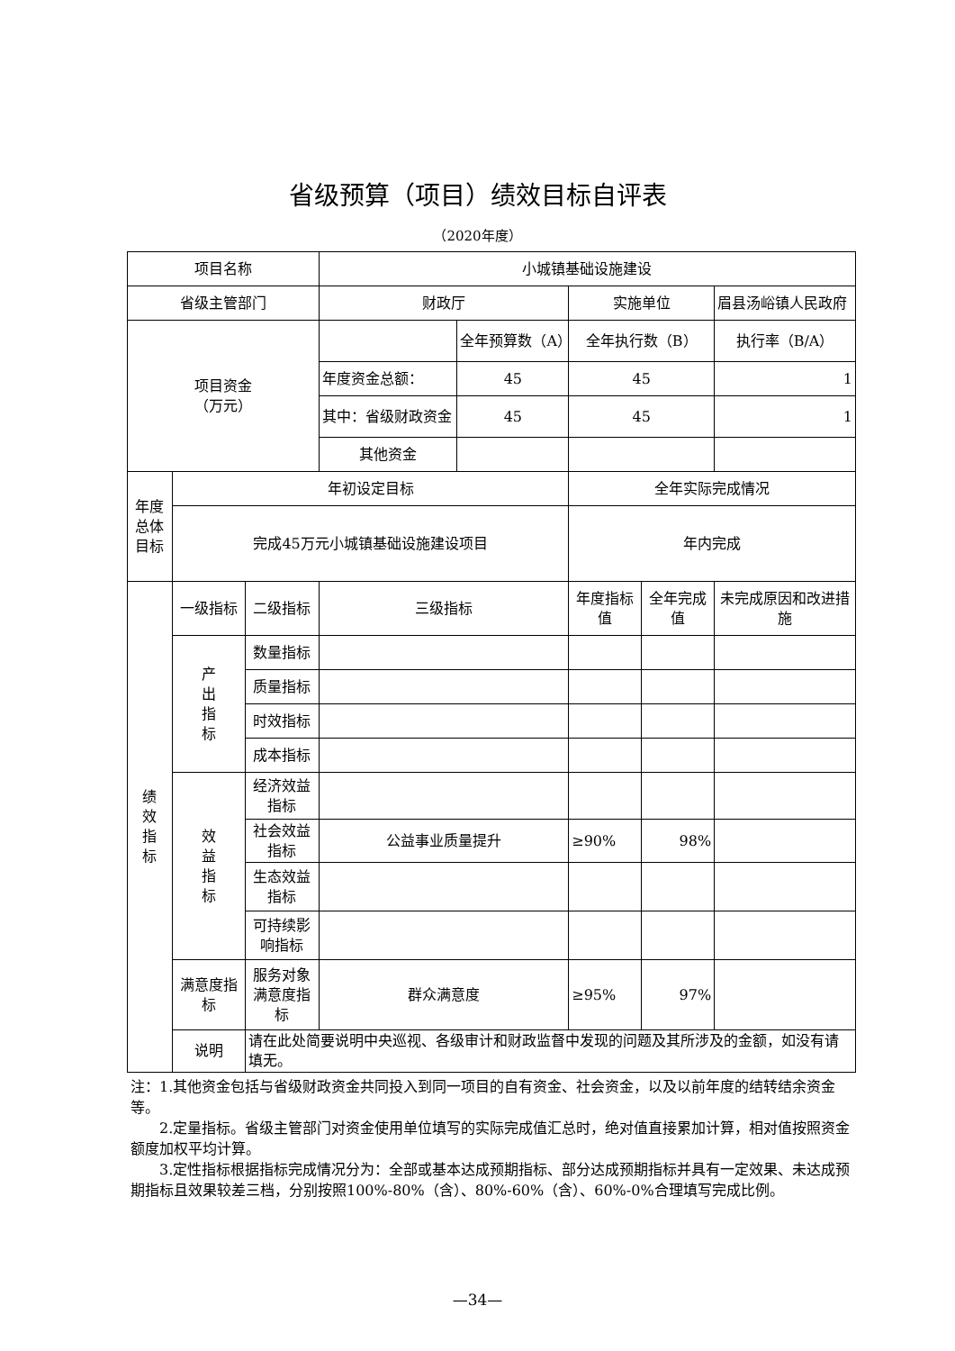省级预算（项目）绩效目标自评表
（2020年度）
| 项目名称 | | | 小城镇基础设施建设 | | | | |
| 省级主管部门 | | | 财政厅 | | 实施单位 | | 眉县汤峪镇人民政府 |
| 项目资金 （万元） | | | | 全年预算数（A） | 全年执行数（B） | | 执行率（B/A） |
| | | | 年度资金总额： | 45 | 45 | | 1 |
| | | | 其中：省级财政资金 | 45 | 45 | | 1 |
| | | | 其他资金 | | | | |
| 年度总体目标 | 年初设定目标 | | | | 全年实际完成情况 | | |
| | 完成45万元小城镇基础设施建设项目 | | | | 年内完成 | | |
| 绩 效 指 标 | 一级指标 | 二级指标 | 三级指标 | | 年度指标值 | 全年完成值 | 未完成原因和改进措施 |
| | 产 出 指 标 | 数量指标 | | | | | |
| | | 质量指标 | | | | | |
| | | 时效指标 | | | | | |
| | | 成本指标 | | | | | |
| | 效 益 指 标 | 经济效益指标 | | | | | |
| | | 社会效益指标 | 公益事业质量提升 | | ≥90% | 98% | |
| | | 生态效益指标 | | | | | |
| | | 可持续影响指标 | | | | | |
| | 满意度指标 | 服务对象满意度指标 | 群众满意度 | | ≥95% | 97% | |
| | 说明 | 请在此处简要说明中央巡视、各级审计和财政监督中发现的问题及其所涉及的金额，如没有请填无。 | | | | | |
注：1.其他资金包括与省级财政资金共同投入到同一项目的自有资金、社会资金，以及以前年度的结转结余资金等。
  2.定量指标。省级主管部门对资金使用单位填写的实际完成值汇总时，绝对值直接累加计算，相对值按照资金额度加权平均计算。
  3.定性指标根据指标完成情况分为：全部或基本达成预期指标、部分达成预期指标并具有一定效果、未达成预期指标且效果较差三档，分别按照100%-80%（含）、80%-60%（含）、60%-0%合理填写完成比例。
—34—